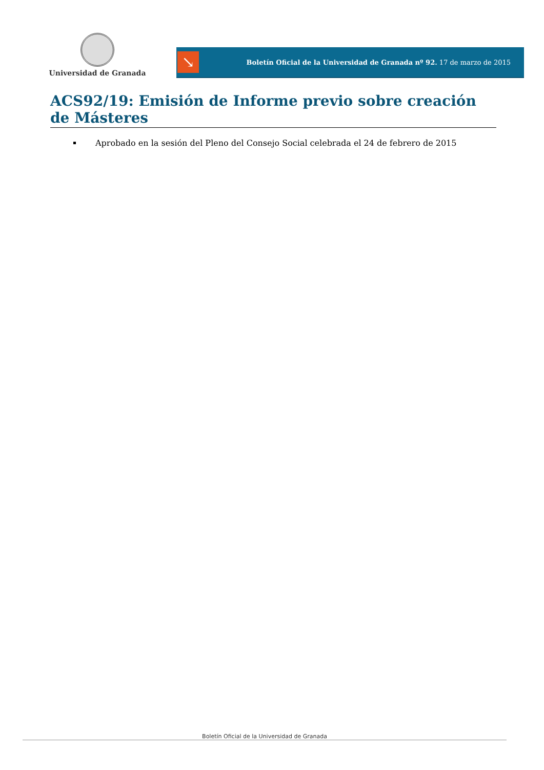Universidad de Granada
↘
Boletín Oficial de la Universidad de Granada nº 92. 17 de marzo de 2015
ACS92/19: Emisión de Informe previo sobre creación de Másteres
Aprobado en la sesión del Pleno del Consejo Social celebrada el 24 de febrero de 2015
Boletín Oficial de la Universidad de Granada